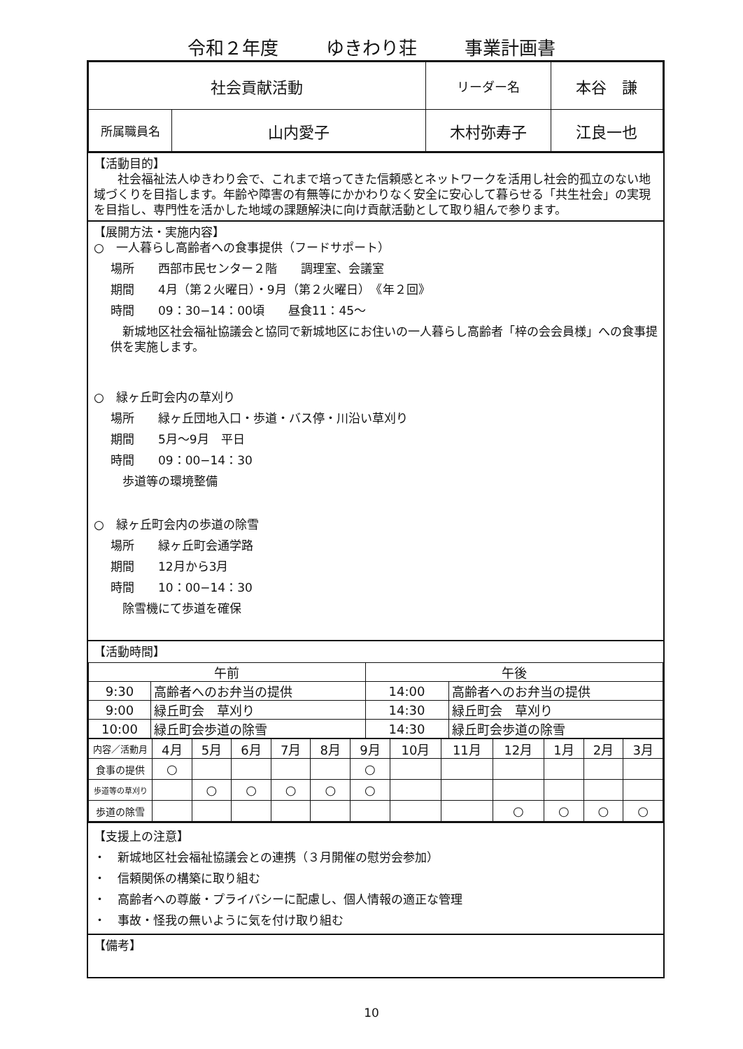令和２年度 ゆきわり荘 事業計画書
| 社会貢献活動 | | リーダー名 | 本谷 謙 | |
| 所属職員名 | 山内愛子 | 木村弥寿子 | | 江良一也 |
【活動目的】
　　社会福祉法人ゆきわり会で、これまで培ってきた信頼感とネットワークを活用し社会的孤立のない地域づくりを目指します。年齢や障害の有無等にかかわりなく安全に安心して暮らせる「共生社会」の実現を目指し、専門性を活かした地域の課題解決に向け貢献活動として取り組んで参ります。
【展開方法・実施内容】
○　一人暮らし高齢者への食事提供（フードサポート）
場所　　西部市民センター２階　　調理室、会議室
期間　　4月（第２火曜日）・9月（第２火曜日）　《年２回》
時間　　09：30−14：00頃　　昼食11：45〜
　新城地区社会福祉協議会と協同で新城地区にお住いの一人暮らし高齢者「梓の会会員様」への食事提供を実施します。
○　緑ヶ丘町会内の草刈り
場所　　緑ヶ丘団地入口・歩道・バス停・川沿い草刈り
期間　　5月〜9月　平日
時間　　09：00−14：30
　歩道等の環境整備
○　緑ヶ丘町会内の歩道の除雪
場所　　緑ヶ丘町会通学路
期間　　12月から3月
時間　　10：00−14：30
　除雪機にて歩道を確保
【活動時間】
| 午前 | | 午後 | |
| --- | --- | --- | --- |
| 9:30 | 高齢者へのお弁当の提供 | 14:00 | 高齢者へのお弁当の提供 |
| 9:00 | 緑丘町会 草刈り | 14:30 | 緑丘町会 草刈り |
| 10:00 | 緑丘町会歩道の除雪 | 14:30 | 緑丘町会歩道の除雪 |
| 内容／活動月 | 4月 | 5月 | 6月 | 7月 | 8月 | 9月 | 10月 | 11月 | 12月 | 1月 | 2月 | 3月 |
| 食事の提供 | ○ | | | | | ○ | | | | | | |
| 歩道等の草刈り | | ○ | ○ | ○ | ○ | ○ | | | | | | |
| 歩道の除雪 | | | | | | | | | ○ | ○ | ○ | ○ |
【支援上の注意】
・　新城地区社会福祉協議会との連携（３月開催の慰労会参加）
・　信頼関係の構築に取り組む
・　高齢者への尊厳・プライバシーに配慮し、個人情報の適正な管理
・　事故・怪我の無いように気を付け取り組む
【備考】
10